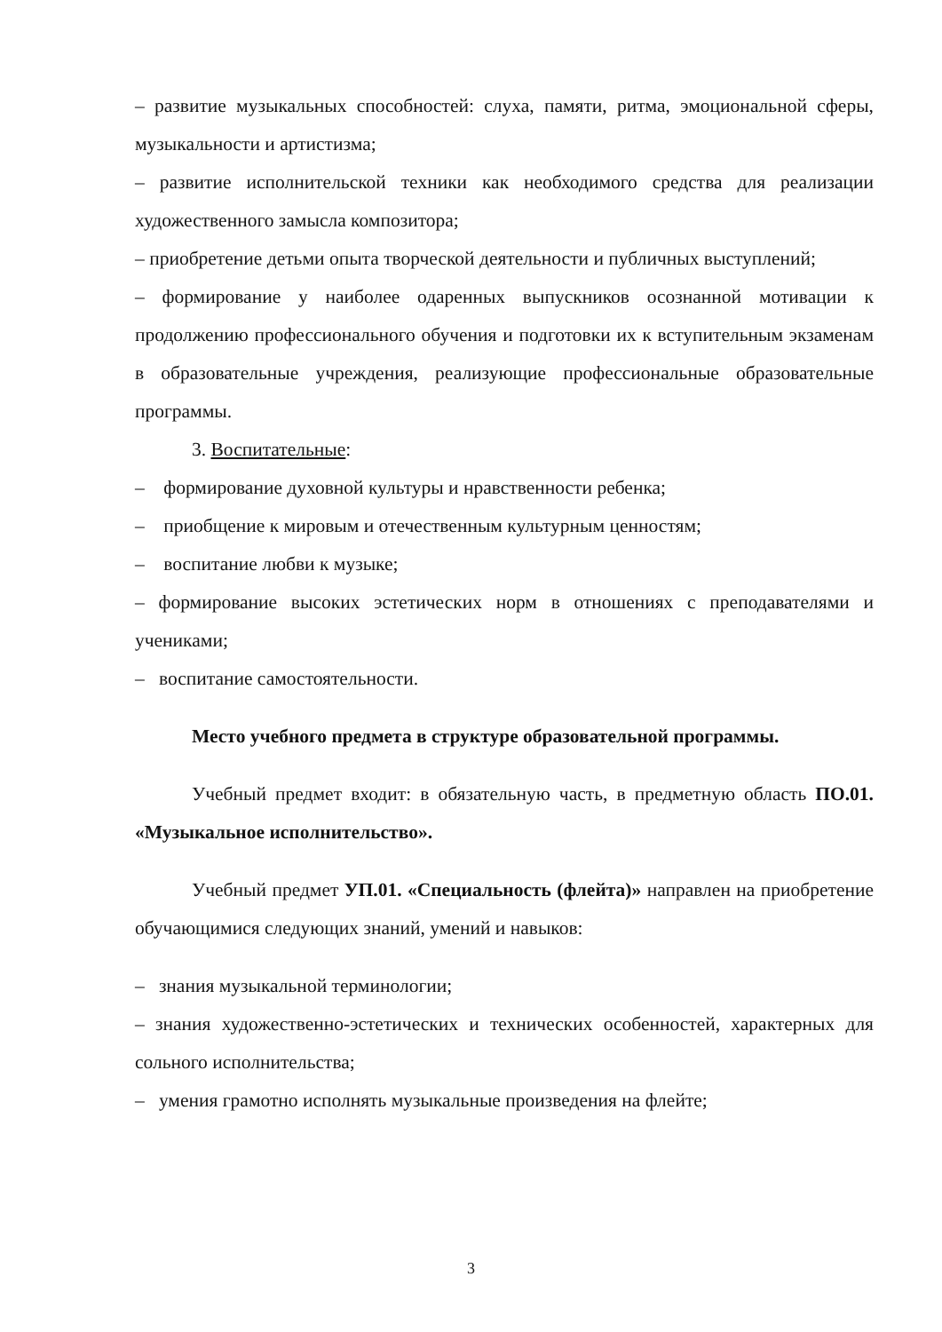– развитие музыкальных способностей: слуха, памяти, ритма, эмоциональной сферы, музыкальности и артистизма;
– развитие исполнительской техники как необходимого средства для реализации художественного замысла композитора;
– приобретение детьми опыта творческой деятельности и публичных выступлений;
– формирование у наиболее одаренных выпускников осознанной мотивации к продолжению профессионального обучения и подготовки их к вступительным экзаменам в образовательные учреждения, реализующие профессиональные образовательные программы.
3. Воспитательные:
– формирование духовной культуры и нравственности ребенка;
– приобщение к мировым и отечественным культурным ценностям;
– воспитание любви к музыке;
– формирование высоких эстетических норм в отношениях с преподавателями и учениками;
– воспитание самостоятельности.
Место учебного предмета в структуре образовательной программы.
Учебный предмет входит: в обязательную часть, в предметную область ПО.01. «Музыкальное исполнительство».
Учебный предмет УП.01. «Специальность (флейта)» направлен на приобретение обучающимися следующих знаний, умений и навыков:
– знания музыкальной терминологии;
– знания художественно-эстетических и технических особенностей, характерных для сольного исполнительства;
– умения грамотно исполнять музыкальные произведения на флейте;
3